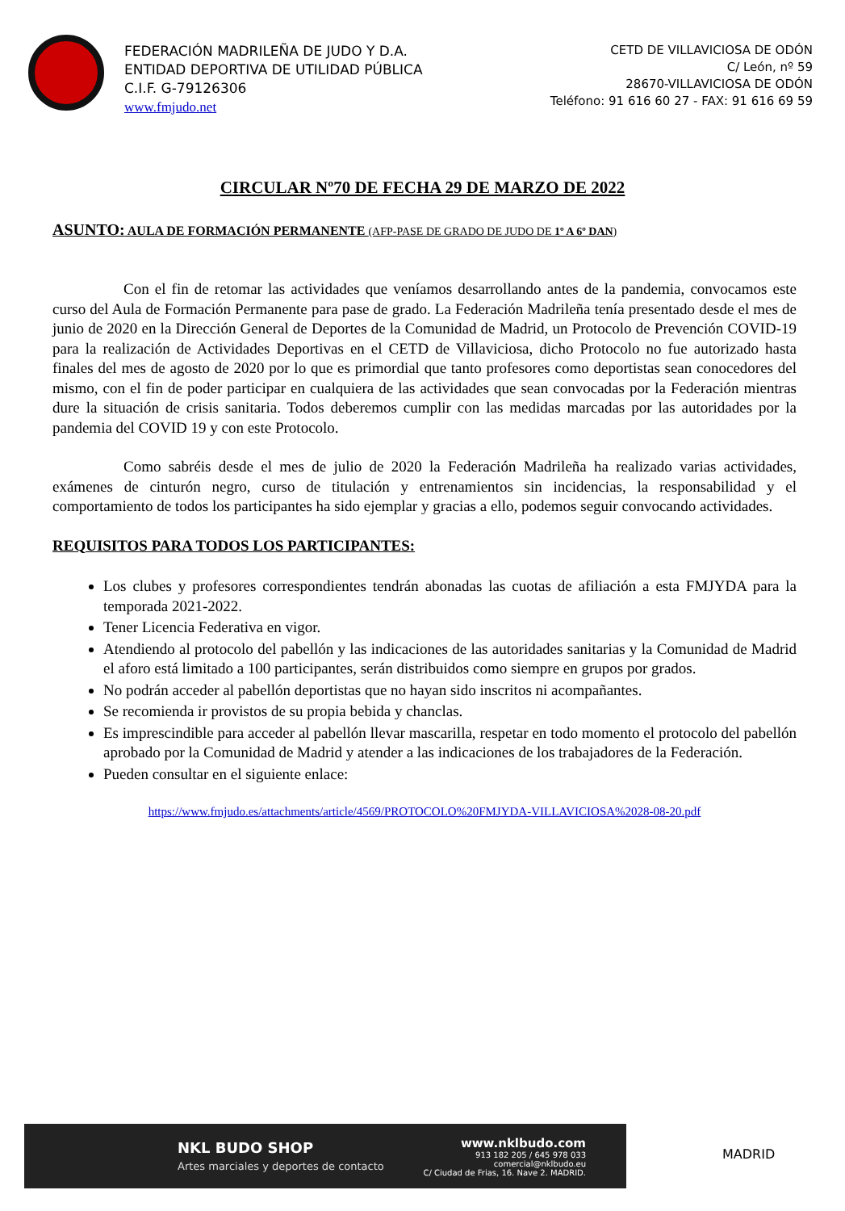FEDERACIÓN MADRILEÑA DE JUDO Y D.A.
ENTIDAD DEPORTIVA DE UTILIDAD PÚBLICA
C.I.F. G-79126306
www.fmjudo.net
CETD DE VILLAVICIOSA DE ODÓN
C/ León, nº 59
28670-VILLAVICIOSA DE ODÓN
Teléfono: 91 616 60 27 - FAX: 91 616 69 59
CIRCULAR Nº70 DE FECHA 29 DE MARZO DE 2022
ASUNTO: AULA DE FORMACIÓN PERMANENTE (AFP-PASE DE GRADO DE JUDO DE 1º A 6º DAN)
Con el fin de retomar las actividades que veníamos desarrollando antes de la pandemia, convocamos este curso del Aula de Formación Permanente para pase de grado. La Federación Madrileña tenía presentado desde el mes de junio de 2020 en la Dirección General de Deportes de la Comunidad de Madrid, un Protocolo de Prevención COVID-19 para la realización de Actividades Deportivas en el CETD de Villaviciosa, dicho Protocolo no fue autorizado hasta finales del mes de agosto de 2020 por lo que es primordial que tanto profesores como deportistas sean conocedores del mismo, con el fin de poder participar en cualquiera de las actividades que sean convocadas por la Federación mientras dure la situación de crisis sanitaria. Todos deberemos cumplir con las medidas marcadas por las autoridades por la pandemia del COVID 19 y con este Protocolo.
Como sabréis desde el mes de julio de 2020 la Federación Madrileña ha realizado varias actividades, exámenes de cinturón negro, curso de titulación y entrenamientos sin incidencias, la responsabilidad y el comportamiento de todos los participantes ha sido ejemplar y gracias a ello, podemos seguir convocando actividades.
REQUISITOS PARA TODOS LOS PARTICIPANTES:
Los clubes y profesores correspondientes tendrán abonadas las cuotas de afiliación a esta FMJYDA para la temporada 2021-2022.
Tener Licencia Federativa en vigor.
Atendiendo al protocolo del pabellón y las indicaciones de las autoridades sanitarias y la Comunidad de Madrid el aforo está limitado a 100 participantes, serán distribuidos como siempre en grupos por grados.
No podrán acceder al pabellón deportistas que no hayan sido inscritos ni acompañantes.
Se recomienda ir provistos de su propia bebida y chanclas.
Es imprescindible para acceder al pabellón llevar mascarilla, respetar en todo momento el protocolo del pabellón aprobado por la Comunidad de Madrid y atender a las indicaciones de los trabajadores de la Federación.
Pueden consultar en el siguiente enlace:
https://www.fmjudo.es/attachments/article/4569/PROTOCOLO%20FMJYDA-VILLAVICIOSA%2028-08-20.pdf
NKL BUDO SHOP
Artes marciales y deportes de contacto
www.nklbudo.com
913 182 205 / 645 978 033
comercial@nklbudo.eu
C/ Ciudad de Frias, 16. Nave 2. MADRID.
MADRID